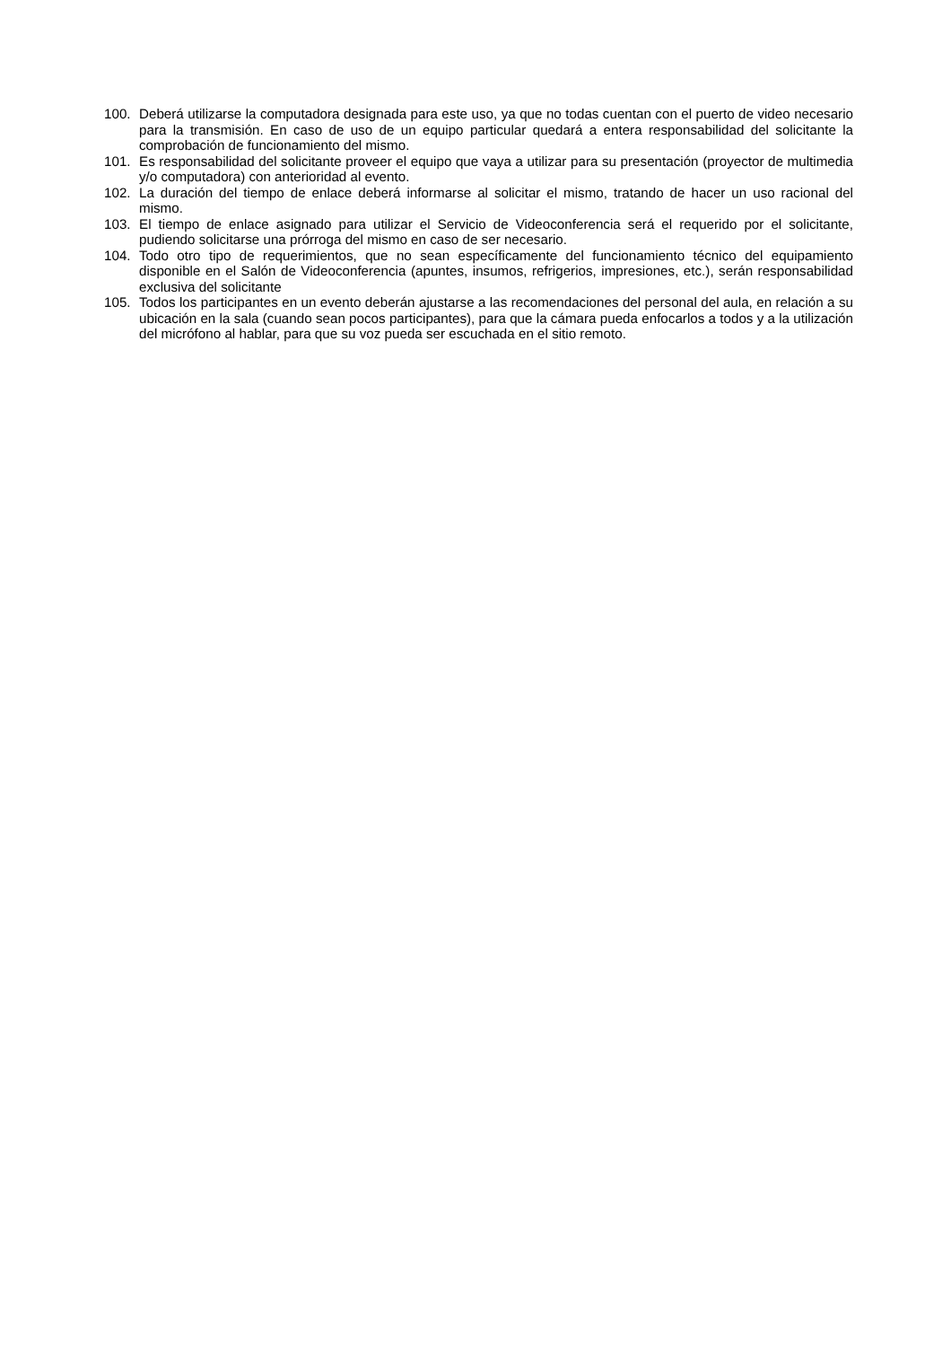100. Deberá utilizarse la computadora designada para este uso, ya que no todas cuentan con el puerto de video necesario para la transmisión. En caso de uso de un equipo particular quedará a entera responsabilidad del solicitante la comprobación de funcionamiento del mismo.
101. Es responsabilidad del solicitante proveer el equipo que vaya a utilizar para su presentación (proyector de multimedia y/o computadora) con anterioridad al evento.
102. La duración del tiempo de enlace deberá informarse al solicitar el mismo, tratando de hacer un uso racional del mismo.
103. El tiempo de enlace asignado para utilizar el Servicio de Videoconferencia será el requerido por el solicitante, pudiendo solicitarse una prórroga del mismo en caso de ser necesario.
104. Todo otro tipo de requerimientos, que no sean específicamente del funcionamiento técnico del equipamiento disponible en el Salón de Videoconferencia (apuntes, insumos, refrigerios, impresiones, etc.), serán responsabilidad exclusiva del solicitante
105. Todos los participantes en un evento deberán ajustarse a las recomendaciones del personal del aula, en relación a su ubicación en la sala (cuando sean pocos participantes), para que la cámara pueda enfocarlos a todos y a la utilización del micrófono al hablar, para que su voz pueda ser escuchada en el sitio remoto.